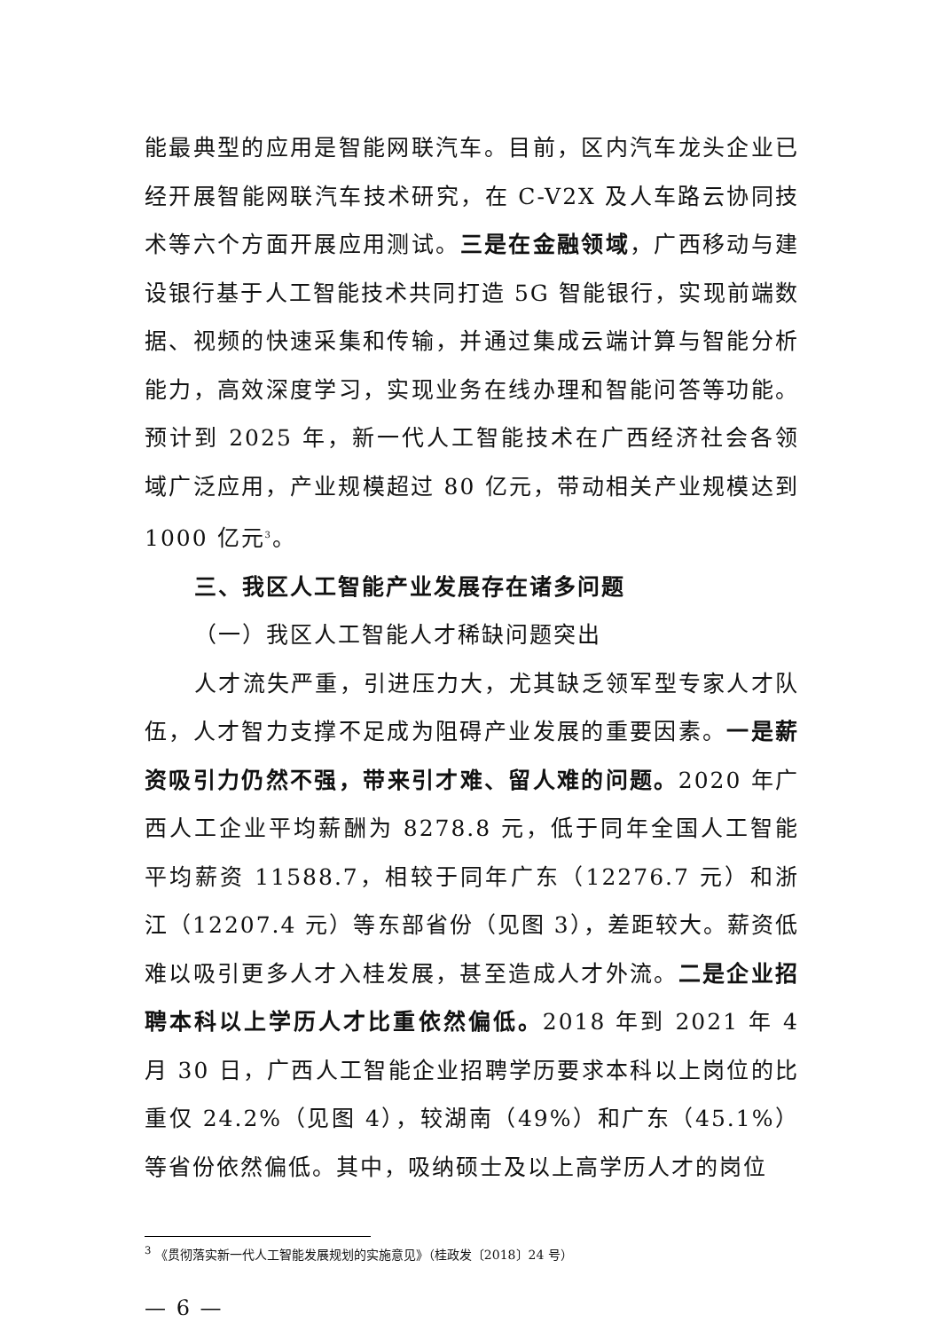能最典型的应用是智能网联汽车。目前，区内汽车龙头企业已经开展智能网联汽车技术研究，在 C-V2X 及人车路云协同技术等六个方面开展应用测试。三是在金融领域，广西移动与建设银行基于人工智能技术共同打造 5G 智能银行，实现前端数据、视频的快速采集和传输，并通过集成云端计算与智能分析能力，高效深度学习，实现业务在线办理和智能问答等功能。预计到 2025 年，新一代人工智能技术在广西经济社会各领域广泛应用，产业规模超过 80 亿元，带动相关产业规模达到 1000 亿元<sup>3</sup>。
三、我区人工智能产业发展存在诸多问题
（一）我区人工智能人才稀缺问题突出
人才流失严重，引进压力大，尤其缺乏领军型专家人才队伍，人才智力支撑不足成为阻碍产业发展的重要因素。一是薪资吸引力仍然不强，带来引才难、留人难的问题。2020 年广西人工企业平均薪酬为 8278.8 元，低于同年全国人工智能平均薪资 11588.7，相较于同年广东（12276.7 元）和浙江（12207.4 元）等东部省份（见图 3），差距较大。薪资低难以吸引更多人才入桂发展，甚至造成人才外流。二是企业招聘本科以上学历人才比重依然偏低。2018 年到 2021 年 4 月 30 日，广西人工智能企业招聘学历要求本科以上岗位的比重仅 24.2%（见图 4），较湖南（49%）和广东（45.1%）等省份依然偏低。其中，吸纳硕士及以上高学历人才的岗位
<sup>3</sup> 《贯彻落实新一代人工智能发展规划的实施意见》（桂政发〔2018〕24 号）
— 6 —